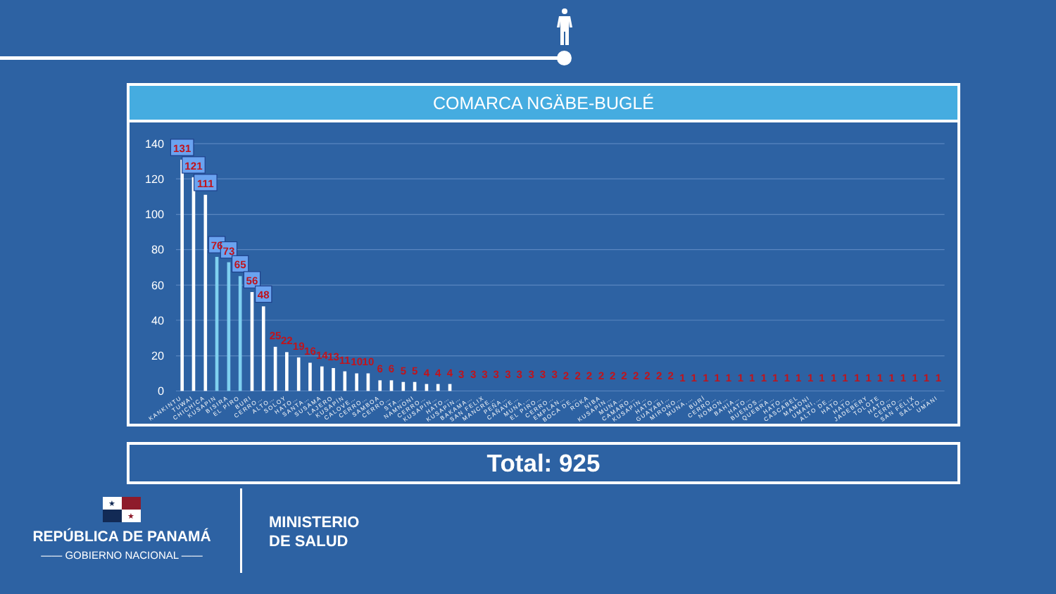COMARCA NGÄBE-BUGLÉ
140
120
100
80
60
40
20
0
131
121
111
76
73
65
56
48
25
22
19
16
14
13
11
10
10
6
6
5
5
4
4
4
3
3
3
3
3
3
3
3
3
2
2
2
2
2
2
2
2
2
2
1
1
1
1
1
1
1
1
1
1
1
1
1
1
1
1
1
1
1
1
1
1
1
KANKINTU
TUWAI
CHICHICA
KUSAPIN
BISIRA
EL PIRO
BURI
CERRO…
ALTO…
SOLOY
HATO…
SANTA…
SUSAMA
LAJERO
KUSAPÍN
CALOVE…
CERRO…
SAMBOA
CERRO…
STA…
NAMNONI
CERRO…
KUSAPIN…
HATO…
KUSAPIN…
BAKAMA…
SAN FELIX
MANCRE…
PEÑA…
CAÑAVE…
MUNA,…
EL PIRO…
CERRO…
EMPLAN…
BOCA DE…
ROKA
NIBA
KUSAPIN…
MUNA…
CAMARO…
KUSAPIN…
HATO…
GUAYABI…
MIRONO…
MUNA,…
BURÍ
CERRO…
NOMON…
BAHIA…
HATO…
BUENOS…
QUEBRA…
HATO…
CASCABEL
MAMONI
UMANI,…
ALTO DE…
HATO…
HATO…
JADEBERY
TOLOTE
HATO…
CERRO…
SAN FÉLIX
SALTO…
UMANI
Total: 925
★
★
REPÚBLICA DE PANAMÁ
—— GOBIERNO NACIONAL ——
MINISTERIO
DE SALUD